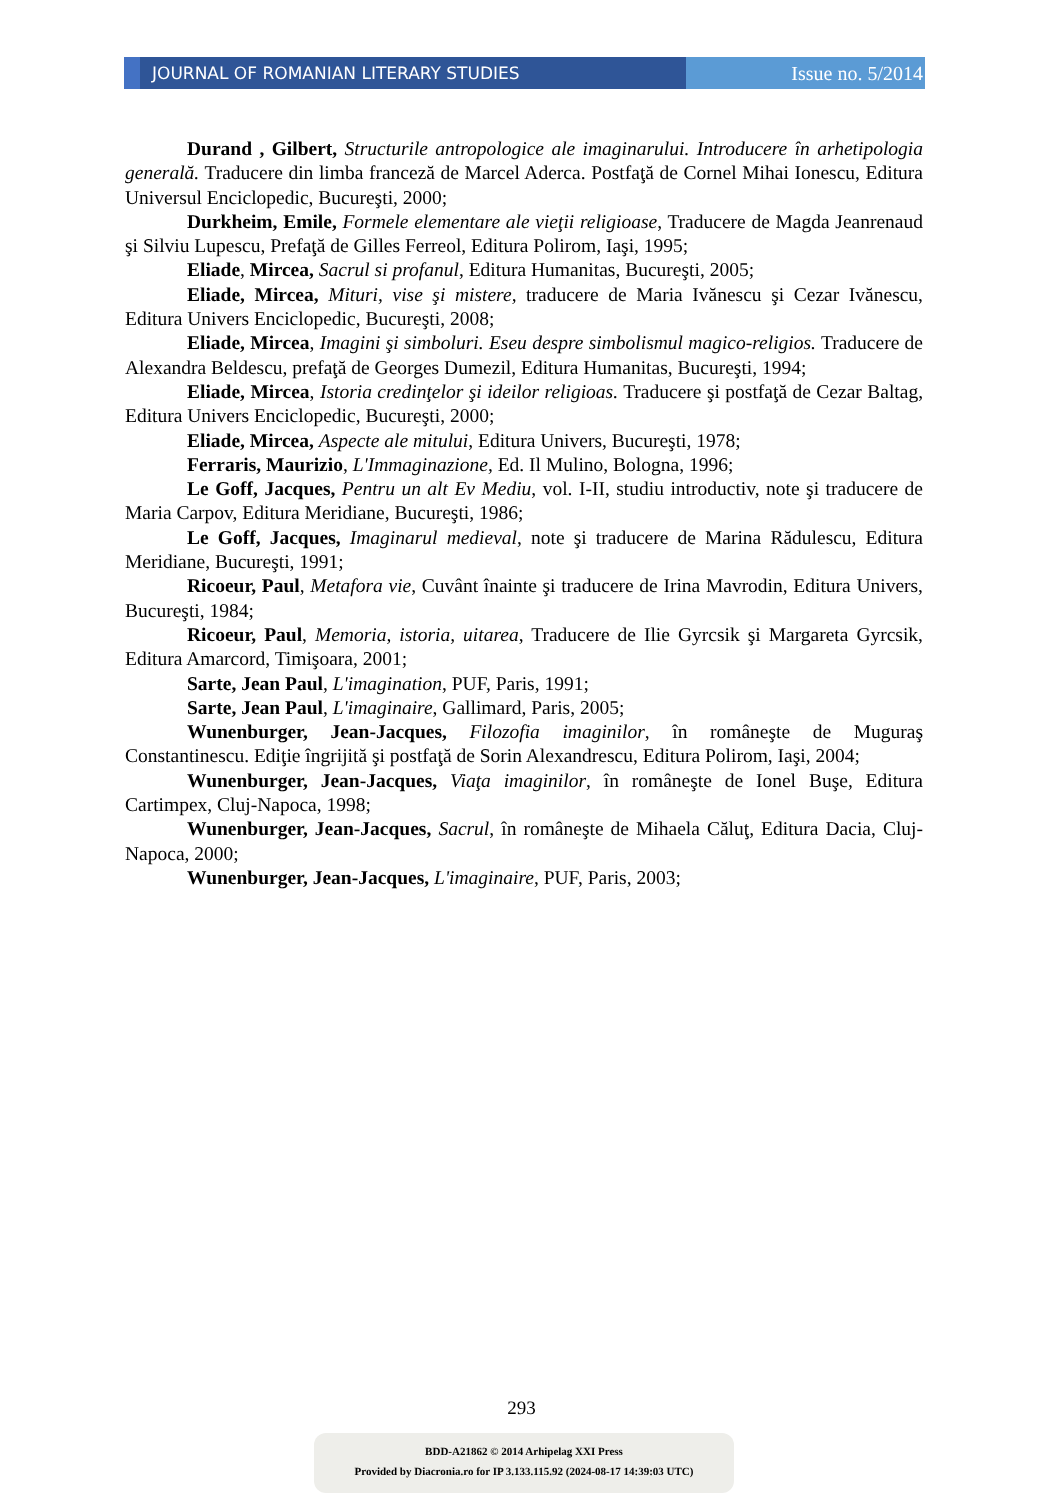JOURNAL OF ROMANIAN LITERARY STUDIES
Issue no. 5/2014
Durand , Gilbert, Structurile antropologice ale imaginarului. Introducere în arhetipologia generală. Traducere din limba franceză de Marcel Aderca. Postfaţă de Cornel Mihai Ionescu, Editura Universul Enciclopedic, Bucureşti, 2000;
Durkheim, Emile, Formele elementare ale vieţii religioase, Traducere de Magda Jeanrenaud şi Silviu Lupescu, Prefaţă de Gilles Ferreol, Editura Polirom, Iaşi, 1995;
Eliade, Mircea, Sacrul si profanul, Editura Humanitas, Bucureşti, 2005;
Eliade, Mircea, Mituri, vise şi mistere, traducere de Maria Ivănescu şi Cezar Ivănescu, Editura Univers Enciclopedic, Bucureşti, 2008;
Eliade, Mircea, Imagini şi simboluri. Eseu despre simbolismul magico-religios. Traducere de Alexandra Beldescu, prefaţă de Georges Dumezil, Editura Humanitas, Bucureşti, 1994;
Eliade, Mircea, Istoria credinţelor şi ideilor religioas. Traducere şi postfaţă de Cezar Baltag, Editura Univers Enciclopedic, Bucureşti, 2000;
Eliade, Mircea, Aspecte ale mitului, Editura Univers, Bucureşti, 1978;
Ferraris, Maurizio, L'Immaginazione, Ed. Il Mulino, Bologna, 1996;
Le Goff, Jacques, Pentru un alt Ev Mediu, vol. I-II, studiu introductiv, note şi traducere de Maria Carpov, Editura Meridiane, Bucureşti, 1986;
Le Goff, Jacques, Imaginarul medieval, note şi traducere de Marina Rădulescu, Editura Meridiane, Bucureşti, 1991;
Ricoeur, Paul, Metafora vie, Cuvânt înainte şi traducere de Irina Mavrodin, Editura Univers, Bucureşti, 1984;
Ricoeur, Paul, Memoria, istoria, uitarea, Traducere de Ilie Gyrcsik şi Margareta Gyrcsik, Editura Amarcord, Timişoara, 2001;
Sarte, Jean Paul, L'imagination, PUF, Paris, 1991;
Sarte, Jean Paul, L'imaginaire, Gallimard, Paris, 2005;
Wunenburger, Jean-Jacques, Filozofia imaginilor, în româneşte de Muguraş Constantinescu. Ediţie îngrijită şi postfaţă de Sorin Alexandrescu, Editura Polirom, Iaşi, 2004;
Wunenburger, Jean-Jacques, Viaţa imaginilor, în româneşte de Ionel Buşe, Editura Cartimpex, Cluj-Napoca, 1998;
Wunenburger, Jean-Jacques, Sacrul, în româneşte de Mihaela Căluţ, Editura Dacia, Cluj-Napoca, 2000;
Wunenburger, Jean-Jacques, L'imaginaire, PUF, Paris, 2003;
293
BDD-A21862 © 2014 Arhipelag XXI Press
Provided by Diacronia.ro for IP 3.133.115.92 (2024-08-17 14:39:03 UTC)